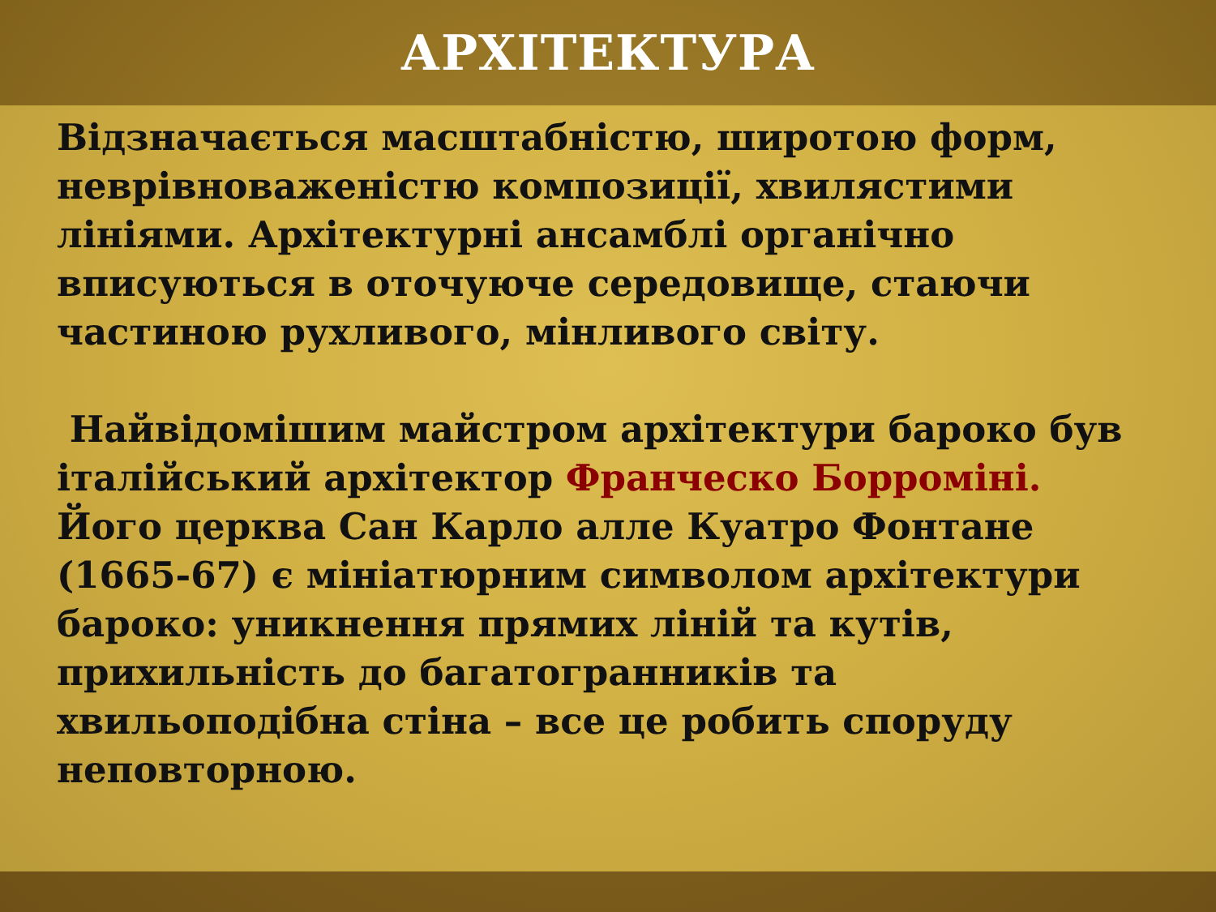АРХІТЕКТУРА
Відзначається масштабністю, широтою форм, неврівноваженістю композиції, хвилястими лініями. Архітектурні ансамблі органічно вписуються в оточуюче середовище, стаючи частиною рухливого, мінливого світу.
Найвідомішим майстром архітектури бароко був італійський архітектор Франческо Борроміні. Його церква Сан Карло алле Куатро Фонтане (1665-67) є мініатюрним символом архітектури бароко: уникнення прямих ліній та кутів, прихильність до багатогранників та хвильоподібна стіна – все це робить споруду неповторною.